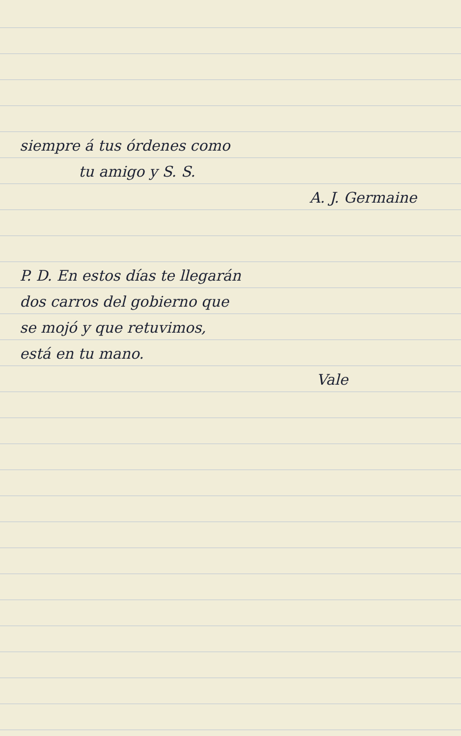siempre á tus órdenes como
tu amigo y S. S.
A. J. Germaine
P. D. En estos días te llegarán
dos carros del gobierno que
se mojó y que retuvimos,
está en tu mano.
Vale